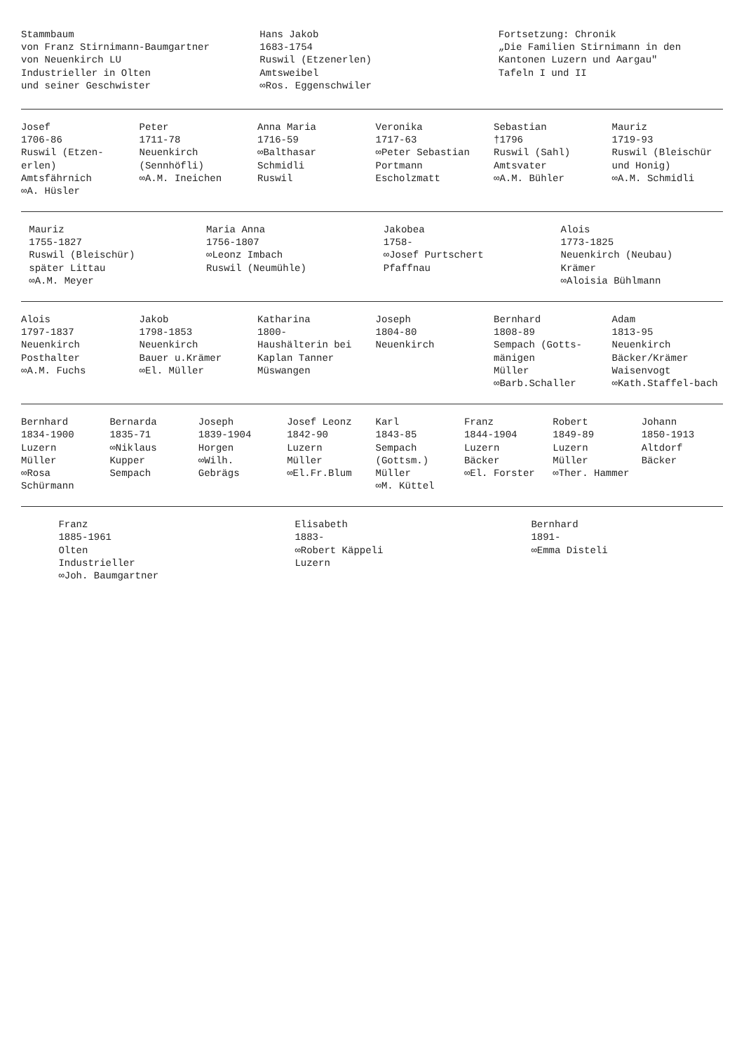Stammbaum
von Franz Stirnimann-Baumgartner
von Neuenkirch LU
Industrieller in Olten
und seiner Geschwister
Hans Jakob
1683-1754
Ruswil (Etzenerlen)
Amtsweibel
∞Ros. Eggenschwiler
Fortsetzung: Chronik
„Die Familien Stirnimann in den Kantonen Luzern und Aargau"
Tafeln I und II
Josef
1706-86
Ruswil (Etzen-erlen)
Amtsfährnich
∞A. Hüsler
Peter
1711-78
Neuenkirch (Sennhöfli)
∞A.M. Ineichen
Anna Maria
1716-59
∞Balthasar Schmidli
Ruswil
Veronika
1717-63
∞Peter Sebastian Portmann
Escholzmatt
Sebastian
†1796
Ruswil (Sahl)
Amtsvater
∞A.M. Bühler
Mauriz
1719-93
Ruswil (Bleischür und Honig)
∞A.M. Schmidli
Mauriz
1755-1827
Ruswil (Bleischür)
später Littau
∞A.M. Meyer
Maria Anna
1756-1807
∞Leonz Imbach
Ruswil (Neumühle)
Jakobea
1758-
∞Josef Purtschert
Pfaffnau
Alois
1773-1825
Neuenkirch (Neubau)
Krämer
∞Aloisia Bühlmann
Alois
1797-1837
Neuenkirch
Posthalter
∞A.M. Fuchs
Jakob
1798-1853
Neuenkirch
Bauer u.Krämer
∞El. Müller
Katharina
1800-
Haushälterin bei Kaplan Tanner
Müswangen
Joseph
1804-80
Neuenkirch
Bernhard
1808-89
Sempach (Gotts-mänigen
Müller
∞Barb.Schaller
Adam
1813-95
Neuenkirch
Bäcker/Krämer
Waisenvogt
∞Kath.Staffel-bach
Bernhard
1834-1900
Luzern
Müller
∞Rosa Schürmann
Bernarda
1835-71
∞Niklaus Kupper
Sempach
Joseph
1839-1904
Horgen
∞Wilh. Gebrägs
Josef Leonz
1842-90
Luzern
Müller
∞El.Fr.Blum
Karl
1843-85
Sempach (Gottsm.)
Müller
∞M. Küttel
Franz
1844-1904
Luzern
Bäcker
∞El. Forster
Robert
1849-89
Luzern
Müller
∞Ther. Hammer
Johann
1850-1913
Altdorf
Bäcker
Franz
1885-1961
Olten
Industrieller
∞Joh. Baumgartner
Elisabeth
1883-
∞Robert Käppeli
Luzern
Bernhard
1891-
∞Emma Disteli